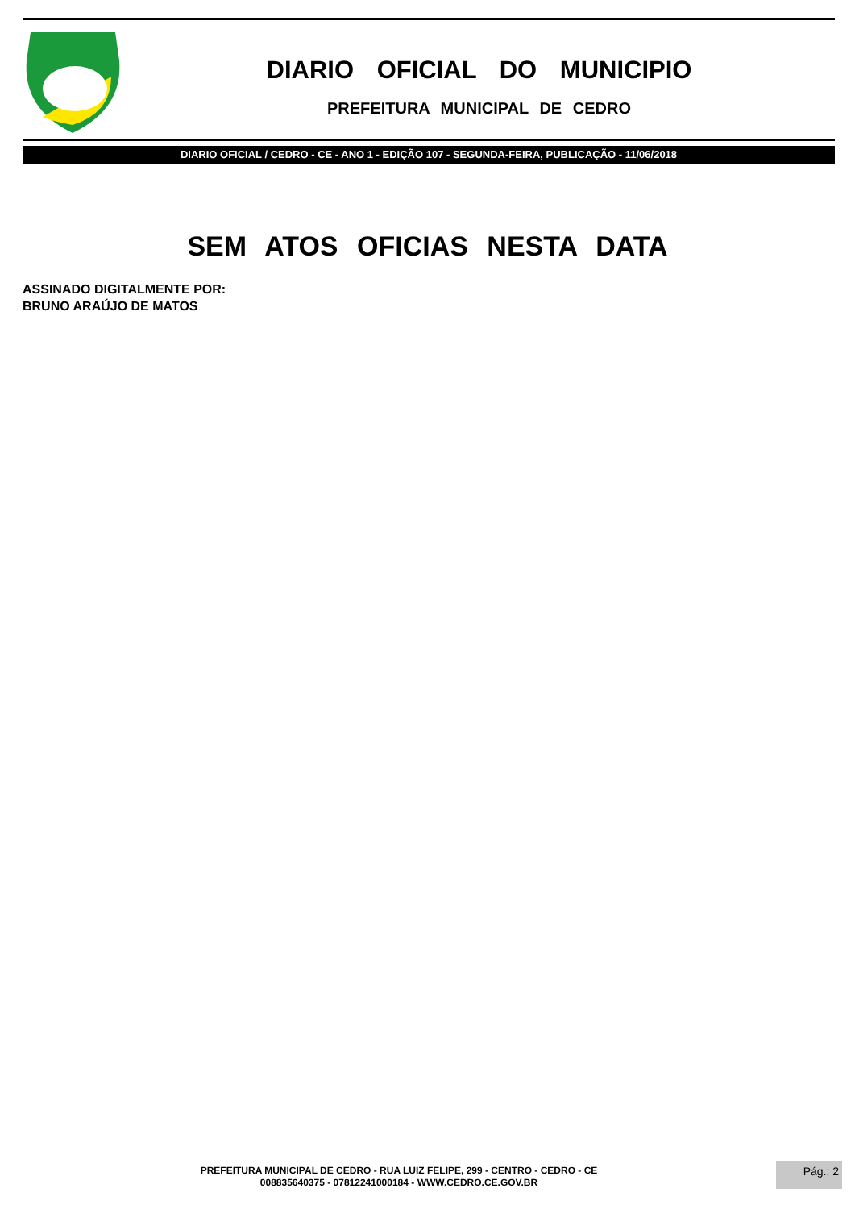DIARIO OFICIAL DO MUNICIPIO
PREFEITURA MUNICIPAL DE CEDRO
DIARIO OFICIAL / CEDRO - CE - ANO 1 - EDIÇÃO 107 - SEGUNDA-FEIRA, PUBLICAÇÃO - 11/06/2018
SEM ATOS OFICIAS NESTA DATA
ASSINADO DIGITALMENTE POR:
BRUNO ARAÚJO DE MATOS
PREFEITURA MUNICIPAL DE CEDRO - RUA LUIZ FELIPE, 299 - CENTRO - CEDRO - CE
008835640375 - 07812241000184 - WWW.CEDRO.CE.GOV.BR
Pág.: 2